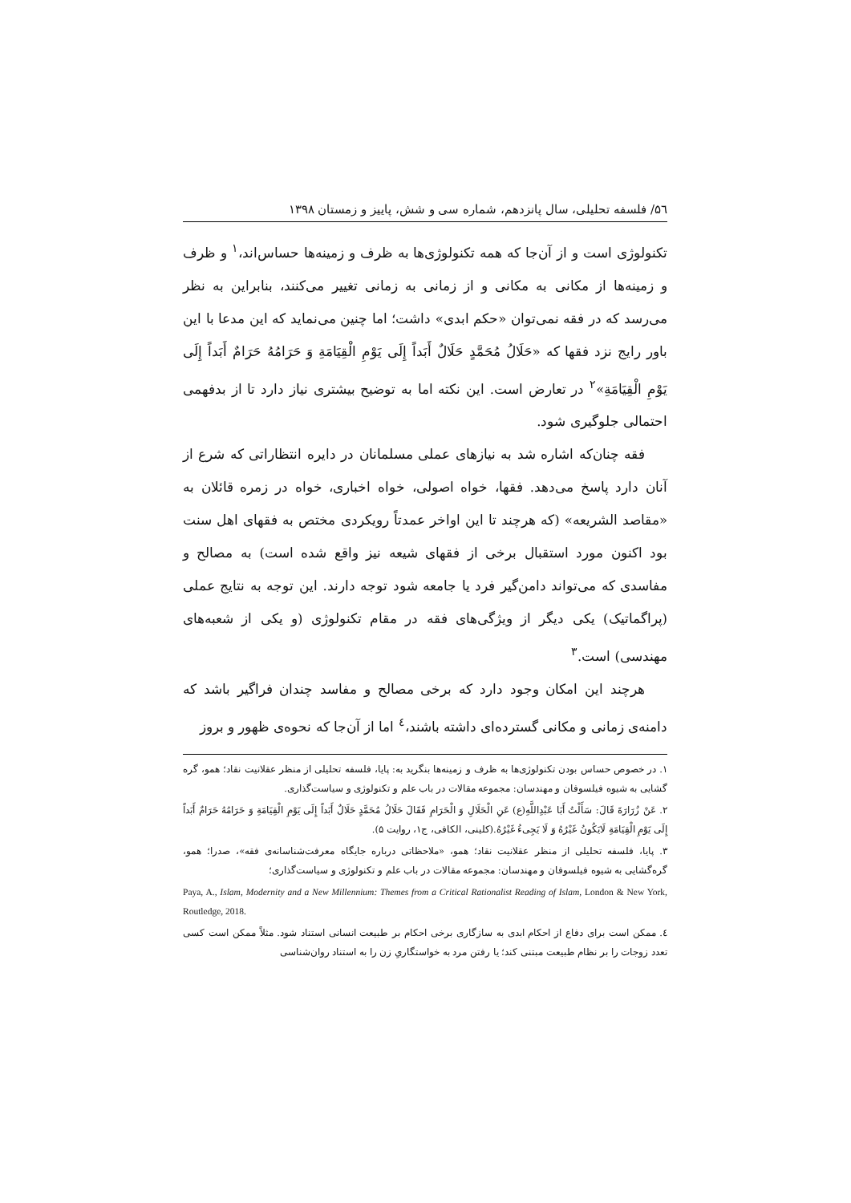۵٦/ فلسفه تحلیلی، سال پانزدهم، شماره سی و شش، پاییز و زمستان ۱۳۹۸
تکنولوژی است و از آن‌جا که همه تکنولوژی‌ها به ظرف و زمینه‌ها حساس‌اند،<sup>۱</sup> و ظرف و زمینه‌ها از مکانی به مکانی و از زمانی به زمانی تغییر می‌کنند، بنابراین به نظر می‌رسد که در فقه نمی‌توان «حکم ابدی» داشت؛ اما چنین می‌نماید که این مدعا با این باور رایج نزد فقها که «حَلَالُ مُحَمَّدٍ حَلَالٌ أَبَداً إِلَی یَوْمِ الْقِیَامَةِ وَ حَرَامُهُ حَرَامٌ أَبَداً إِلَی یَوْمِ الْقِیَامَةِ»<sup>۲</sup> در تعارض است. این نکته اما به توضیح بیشتری نیاز دارد تا از بدفهمی احتمالی جلوگیری شود.
فقه چنان‌که اشاره شد به نیازهای عملی مسلمانان در دایره انتظاراتی که شرع از آنان دارد پاسخ می‌دهد. فقها، خواه اصولی، خواه اخباری، خواه در زمره قائلان به «مقاصد الشریعه» (که هرچند تا این اواخر عمدتاً رویکردی مختص به فقهای اهل سنت بود اکنون مورد استقبال برخی از فقهای شیعه نیز واقع شده است) به مصالح و مفاسدی که می‌تواند دامن‌گیر فرد یا جامعه شود توجه دارند. این توجه به نتایج عملی (پراگماتیک) یکی دیگر از ویژگی‌های فقه در مقام تکنولوژی (و یکی از شعبه‌های مهندسی) است.<sup>۳</sup>
هرچند این امکان وجود دارد که برخی مصالح و مفاسد چندان فراگیر باشد که دامنه‌ی زمانی و مکانی گسترده‌ای داشته باشند،<sup>٤</sup> اما از آن‌جا که نحوه‌ی ظهور و بروز
۱. در خصوص حساس بودن تکنولوژی‌ها به ظرف و زمینه‌ها بنگرید به: پایا، فلسفه تحلیلی از منظر عقلانیت نقاد؛ همو، گره گشایی به شیوه فیلسوفان و مهندسان: مجموعه مقالات در باب علم و تکنولوژی و سیاست‌گذاری.
۲. عَنْ زُرَارَةَ قَالَ: سَأَلْتُ أَبَا عَبْدِاللَّهِ(ع) عَنِ الْحَلَالِ وَ الْحَرَامِ فَقَالَ حَلَالُ مُحَمَّدٍ حَلَالٌ أَبَداً إِلَی یَوْمِ الْقِیَامَةِ وَ حَرَامُهُ حَرَامٌ أَبَداً إِلَی یَوْمِ الْقِیَامَةِ لَایَکُونُ غَیْرُهُ وَ لَا یَجِیءُ غَیْرُهُ.(کلینی، الکافی، ج۱، روایت ۵).
۳. پایا، فلسفه تحلیلی از منظر عقلانیت نقاد؛ همو، «ملاحظاتی درباره جایگاه معرفت‌شناسانه‌ی فقه»، صدرا؛ همو، گره‌گشایی به شیوه فیلسوفان و مهندسان: مجموعه مقالات در باب علم و تکنولوژی و سیاست‌گذاری؛
Paya, A., Islam, Modernity and a New Millennium: Themes from a Critical Rationalist Reading of Islam, London & New York, Routledge, 2018.
٤. ممکن است برای دفاع از احکام ابدی به سازگاری برخی احکام بر طبیعت انسانی استناد شود. مثلاً ممکن است کسی تعدد زوجات را بر نظام طبیعت مبتنی کند؛ یا رفتن مرد به خواستگاریِ زن را به استناد روان‌شناسی